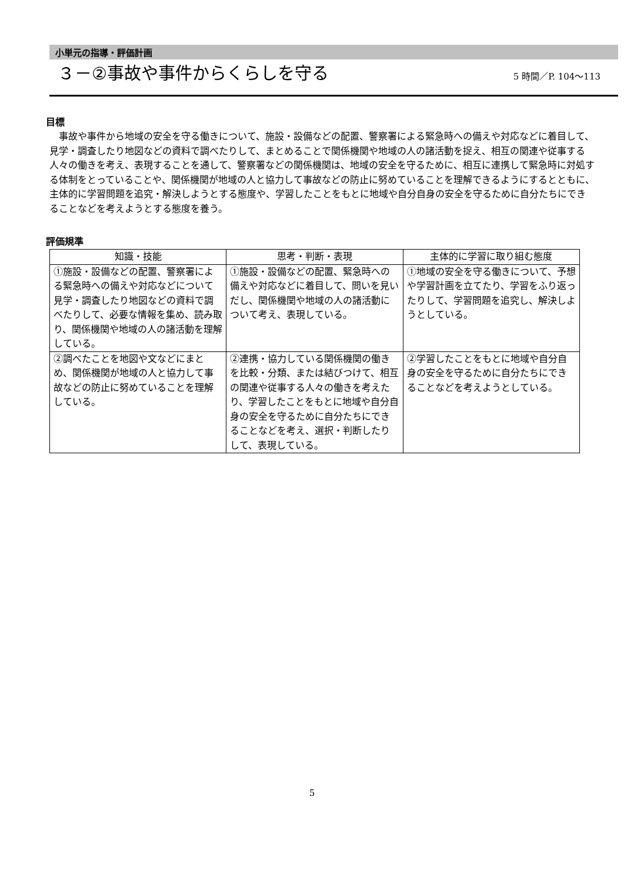小単元の指導・評価計画
３－②事故や事件からくらしを守る
5 時間／P. 104～113
目標
事故や事件から地域の安全を守る働きについて、施設・設備などの配置、警察署による緊急時への備えや対応などに着目して、見学・調査したり地図などの資料で調べたりして、まとめることで関係機関や地域の人の諸活動を捉え、相互の関連や従事する人々の働きを考え、表現することを通して、警察署などの関係機関は、地域の安全を守るために、相互に連携して緊急時に対処する体制をとっていることや、関係機関が地域の人と協力して事故などの防止に努めていることを理解できるようにするとともに、主体的に学習問題を追究・解決しようとする態度や、学習したことをもとに地域や自分自身の安全を守るために自分たちにできることなどを考えようとする態度を養う。
評価規準
| 知識・技能 | 思考・判断・表現 | 主体的に学習に取り組む態度 |
| --- | --- | --- |
| ①施設・設備などの配置、警察署による緊急時への備えや対応などについて見学・調査したり地図などの資料で調べたりして、必要な情報を集め、読み取り、関係機関や地域の人の諸活動を理解している。 | ①施設・設備などの配置、緊急時への備えや対応などに着目して、問いを見いだし、関係機関や地域の人の諸活動について考え、表現している。 | ①地域の安全を守る働きについて、予想や学習計画を立てたり、学習をふり返ったりして、学習問題を追究し、解決しようとしている。 |
| ②調べたことを地図や文などにまとめ、関係機関が地域の人と協力して事故などの防止に努めていることを理解している。 | ②連携・協力している関係機関の働きを比較・分類、または結びつけて、相互の関連や従事する人々の働きを考えたり、学習したことをもとに地域や自分自身の安全を守るために自分たちにできることなどを考え、選択・判断したりして、表現している。 | ②学習したことをもとに地域や自分自身の安全を守るために自分たちにできることなどを考えようとしている。 |
5